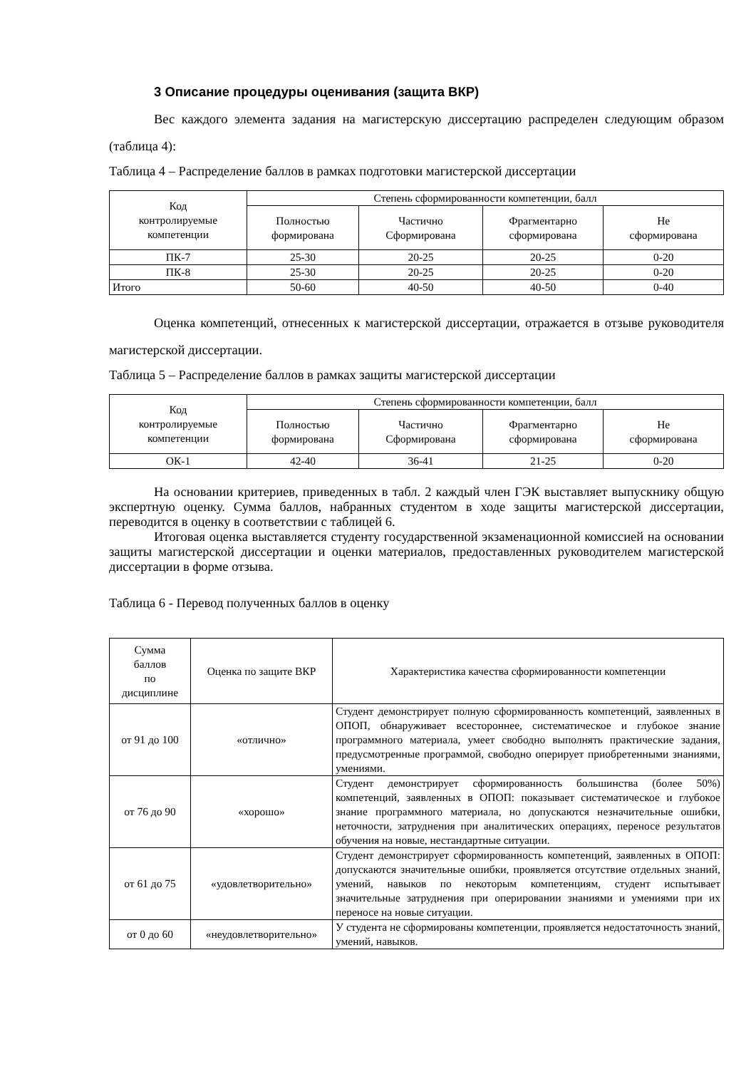3 Описание процедуры оценивания (защита ВКР)
Вес каждого элемента задания на магистерскую диссертацию распределен следующим образом (таблица 4):
Таблица 4 – Распределение баллов в рамках подготовки магистерской диссертации
| Код контролируемые компетенции | Степень сформированности компетенции, балл | | | |
| --- | --- | --- | --- | --- |
| | Полностью формирована | Частично Сформирована | Фрагментарно сформирована | Не сформирована |
| ПК-7 | 25-30 | 20-25 | 20-25 | 0-20 |
| ПК-8 | 25-30 | 20-25 | 20-25 | 0-20 |
| Итого | 50-60 | 40-50 | 40-50 | 0-40 |
Оценка компетенций, отнесенных к магистерской диссертации, отражается в отзыве руководителя магистерской диссертации.
Таблица 5 – Распределение баллов в рамках защиты магистерской диссертации
| Код контролируемые компетенции | Степень сформированности компетенции, балл | | | |
| --- | --- | --- | --- | --- |
| | Полностью формирована | Частично Сформирована | Фрагментарно сформирована | Не сформирована |
| ОК-1 | 42-40 | 36-41 | 21-25 | 0-20 |
На основании критериев, приведенных в табл. 2 каждый член ГЭК выставляет выпускнику общую экспертную оценку. Сумма баллов, набранных студентом в ходе защиты магистерской диссертации, переводится в оценку в соответствии с таблицей 6.
Итоговая оценка выставляется студенту государственной экзаменационной комиссией на основании защиты магистерской диссертации и оценки материалов, предоставленных руководителем магистерской диссертации в форме отзыва.
Таблица 6 - Перевод полученных баллов в оценку
| Сумма баллов по дисциплине | Оценка по защите ВКР | Характеристика качества сформированности компетенции |
| --- | --- | --- |
| от 91 до 100 | «отлично» | Студент демонстрирует полную сформированность компетенций, заявленных в ОПОП, обнаруживает всестороннее, систематическое и глубокое знание программного материала, умеет свободно выполнять практические задания, предусмотренные программой, свободно оперирует приобретенными знаниями, умениями. |
| от 76 до 90 | «хорошо» | Студент демонстрирует сформированность большинства (более 50%) компетенций, заявленных в ОПОП: показывает систематическое и глубокое знание программного материала, но допускаются незначительные ошибки, неточности, затруднения при аналитических операциях, переносе результатов обучения на новые, нестандартные ситуации. |
| от 61 до 75 | «удовлетворительно» | Студент демонстрирует сформированность компетенций, заявленных в ОПОП: допускаются значительные ошибки, проявляется отсутствие отдельных знаний, умений, навыков по некоторым компетенциям, студент испытывает значительные затруднения при оперировании знаниями и умениями при их переносе на новые ситуации. |
| от 0 до 60 | «неудовлетворительно» | У студента не сформированы компетенции, проявляется недостаточность знаний, умений, навыков. |